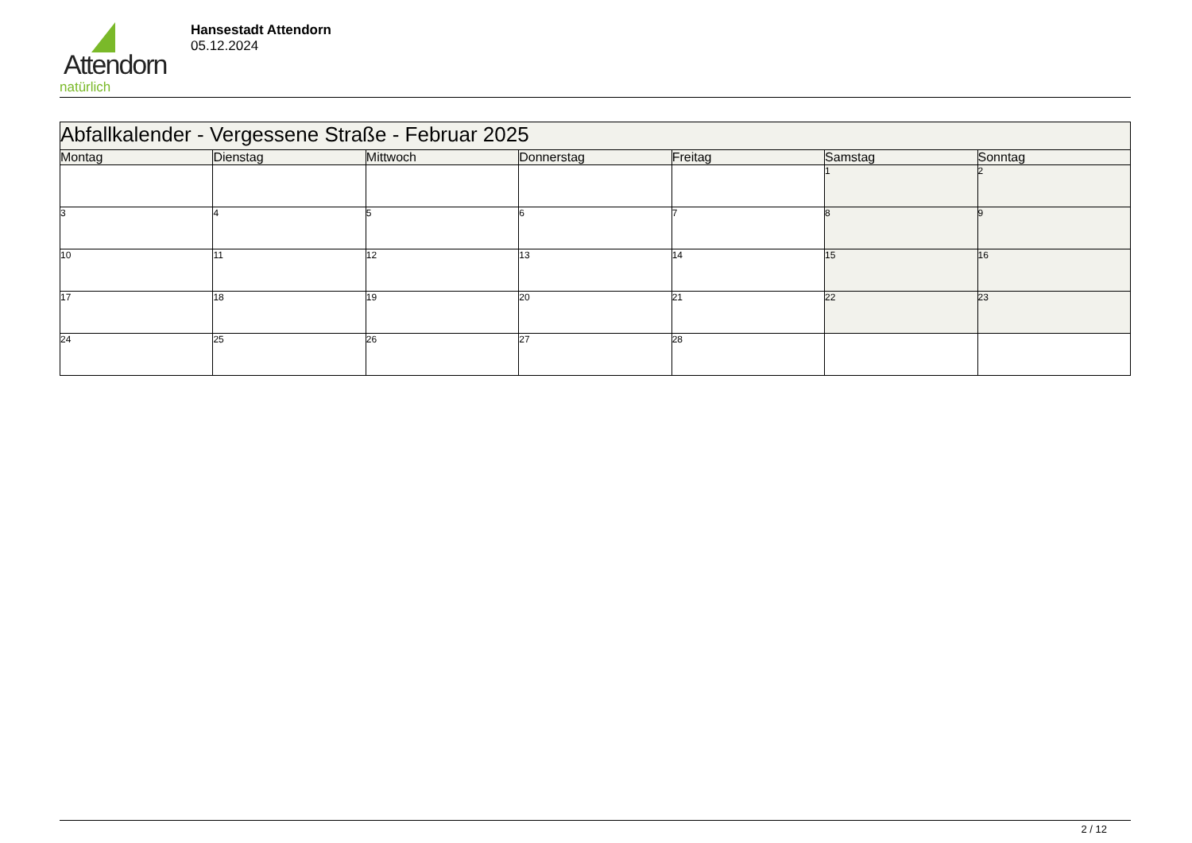Attendorn
natürlich
Hansestadt Attendorn
05.12.2024
| Abfallkalender - Vergessene Straße - Februar 2025 | | | | | | |
| --- | --- | --- | --- | --- | --- | --- |
| Montag | Dienstag | Mittwoch | Donnerstag | Freitag | Samstag | Sonntag |
| | | | | | 1 | 2 |
| 3 | 4 | 5 | 6 | 7 | 8 | 9 |
| 10 | 11 | 12 | 13 | 14 | 15 | 16 |
| 17 | 18 | 19 | 20 | 21 | 22 | 23 |
| 24 | 25 | 26 | 27 | 28 | | |
2 / 12